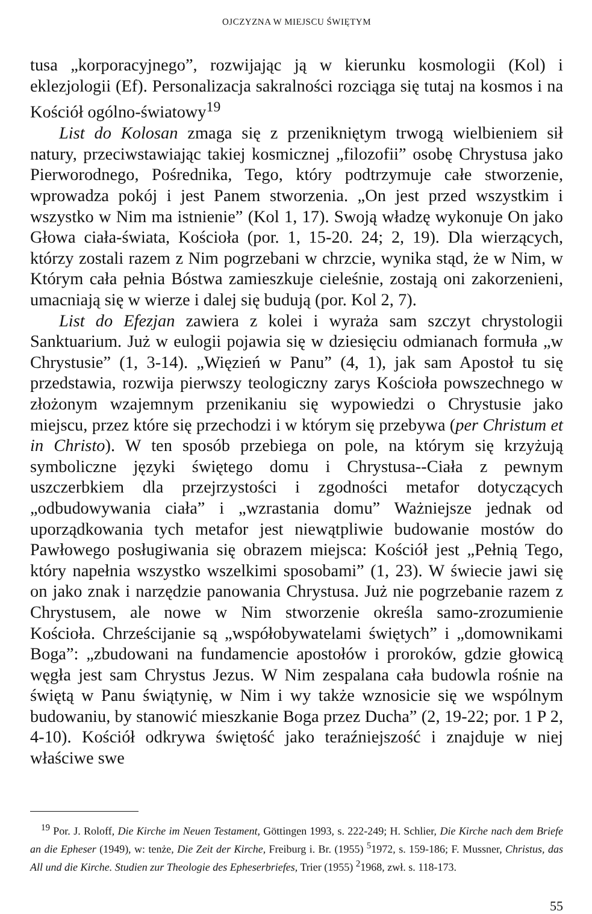OJCZYZNA W MIEJSCU ŚWIĘTYM
tusa „korporacyjnego”, rozwijając ją w kierunku kosmologii (Kol) i eklezjologii (Ef). Personalizacja sakralności rozciąga się tutaj na kosmos i na Kościół ogólno-światowy<sup>19</sup>
List do Kolosan zmaga się z przenikniętym trwogą wielbieniem sił natury, przeciwstawiając takiej kosmicznej „filozofii” osobę Chrystusa jako Pierworodnego, Pośrednika, Tego, który podtrzymuje całe stworzenie, wprowadza pokój i jest Panem stworzenia. „On jest przed wszystkim i wszystko w Nim ma istnienie” (Kol 1, 17). Swoją władzę wykonuje On jako Głowa ciała-świata, Kościoła (por. 1, 15-20. 24; 2, 19). Dla wierzących, którzy zostali razem z Nim pogrzebani w chrzcie, wynika stąd, że w Nim, w Którym cała pełnia Bóstwa zamieszkuje cieleśnie, zostają oni zakorzenieni, umacniają się w wierze i dalej się budują (por. Kol 2, 7).
List do Efezjan zawiera z kolei i wyraża sam szczyt chrystologii Sanktuarium. Już w eulogii pojawia się w dziesięciu odmianach formuła „w Chrystusie” (1, 3-14). „Więzień w Panu” (4, 1), jak sam Apostoł tu się przedstawia, rozwija pierwszy teologiczny zarys Kościoła powszechnego w złożonym wzajemnym przenikaniu się wypowiedzi o Chrystusie jako miejscu, przez które się przechodzi i w którym się przebywa (per Christum et in Christo). W ten sposób przebiega on pole, na którym się krzyżują symboliczne języki świętego domu i Chrystusa--Ciała z pewnym uszczerbkiem dla przejrzystości i zgodności metafor dotyczących „odbudowywania ciała” i „wzrastania domu” Ważniejsze jednak od uporządkowania tych metafor jest niewątpliwie budowanie mostów do Pawłowego posługiwania się obrazem miejsca: Kościół jest „Pełnią Tego, który napełnia wszystko wszelkimi sposobami” (1, 23). W świecie jawi się on jako znak i narzędzie panowania Chrystusa. Już nie pogrzebanie razem z Chrystusem, ale nowe w Nim stworzenie określa samo-zrozumienie Kościoła. Chrześcijanie są „współobywatelami świętych” i „domownikami Boga”: „zbudowani na fundamencie apostołów i proroków, gdzie głowicą węgła jest sam Chrystus Jezus. W Nim zespalana cała budowla rośnie na świętą w Panu świątynię, w Nim i wy także wznosicie się we wspólnym budowaniu, by stanowić mieszkanie Boga przez Ducha” (2, 19-22; por. 1 P 2, 4-10). Kościół odkrywa świętość jako teraźniejszość i znajduje w niej właściwe swe
<sup>19</sup> Por. J. Roloff, Die Kirche im Neuen Testament, Göttingen 1993, s. 222-249; H. Schlier, Die Kirche nach dem Briefe an die Epheser (1949), w: tenże, Die Zeit der Kirche, Freiburg i. Br. (1955) <sup>5</sup>1972, s. 159-186; F. Mussner, Christus, das All und die Kirche. Studien zur Theologie des Epheserbriefes, Trier (1955) <sup>2</sup>1968, zwł. s. 118-173.
55